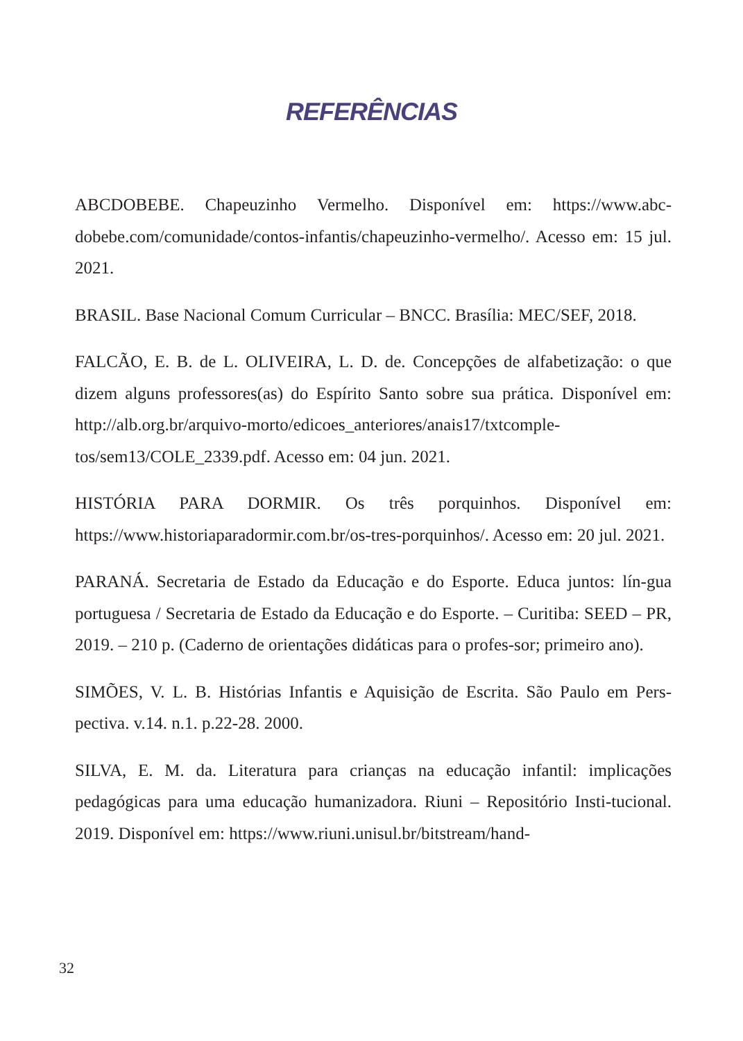REFERÊNCIAS
ABCDOBEBE. Chapeuzinho Vermelho. Disponível em: https://www.abc-dobebe.com/comunidade/contos-infantis/chapeuzinho-vermelho/. Acesso em: 15 jul. 2021.
BRASIL. Base Nacional Comum Curricular – BNCC. Brasília: MEC/SEF, 2018.
FALCÃO, E. B. de L. OLIVEIRA, L. D. de. Concepções de alfabetização: o que dizem alguns professores(as) do Espírito Santo sobre sua prática. Disponível em: http://alb.org.br/arquivo-morto/edicoes_anteriores/anais17/txtcomple-tos/sem13/COLE_2339.pdf. Acesso em: 04 jun. 2021.
HISTÓRIA PARA DORMIR. Os três porquinhos. Disponível em: https://www.historiaparadormir.com.br/os-tres-porquinhos/. Acesso em: 20 jul. 2021.
PARANÁ. Secretaria de Estado da Educação e do Esporte. Educa juntos: lín-gua portuguesa / Secretaria de Estado da Educação e do Esporte. – Curitiba: SEED – PR, 2019. – 210 p. (Caderno de orientações didáticas para o profes-sor; primeiro ano).
SIMÕES, V. L. B. Histórias Infantis e Aquisição de Escrita. São Paulo em Pers-pectiva. v.14. n.1. p.22-28. 2000.
SILVA, E. M. da. Literatura para crianças na educação infantil: implicações pedagógicas para uma educação humanizadora. Riuni – Repositório Insti-tucional. 2019. Disponível em: https://www.riuni.unisul.br/bitstream/hand-
32